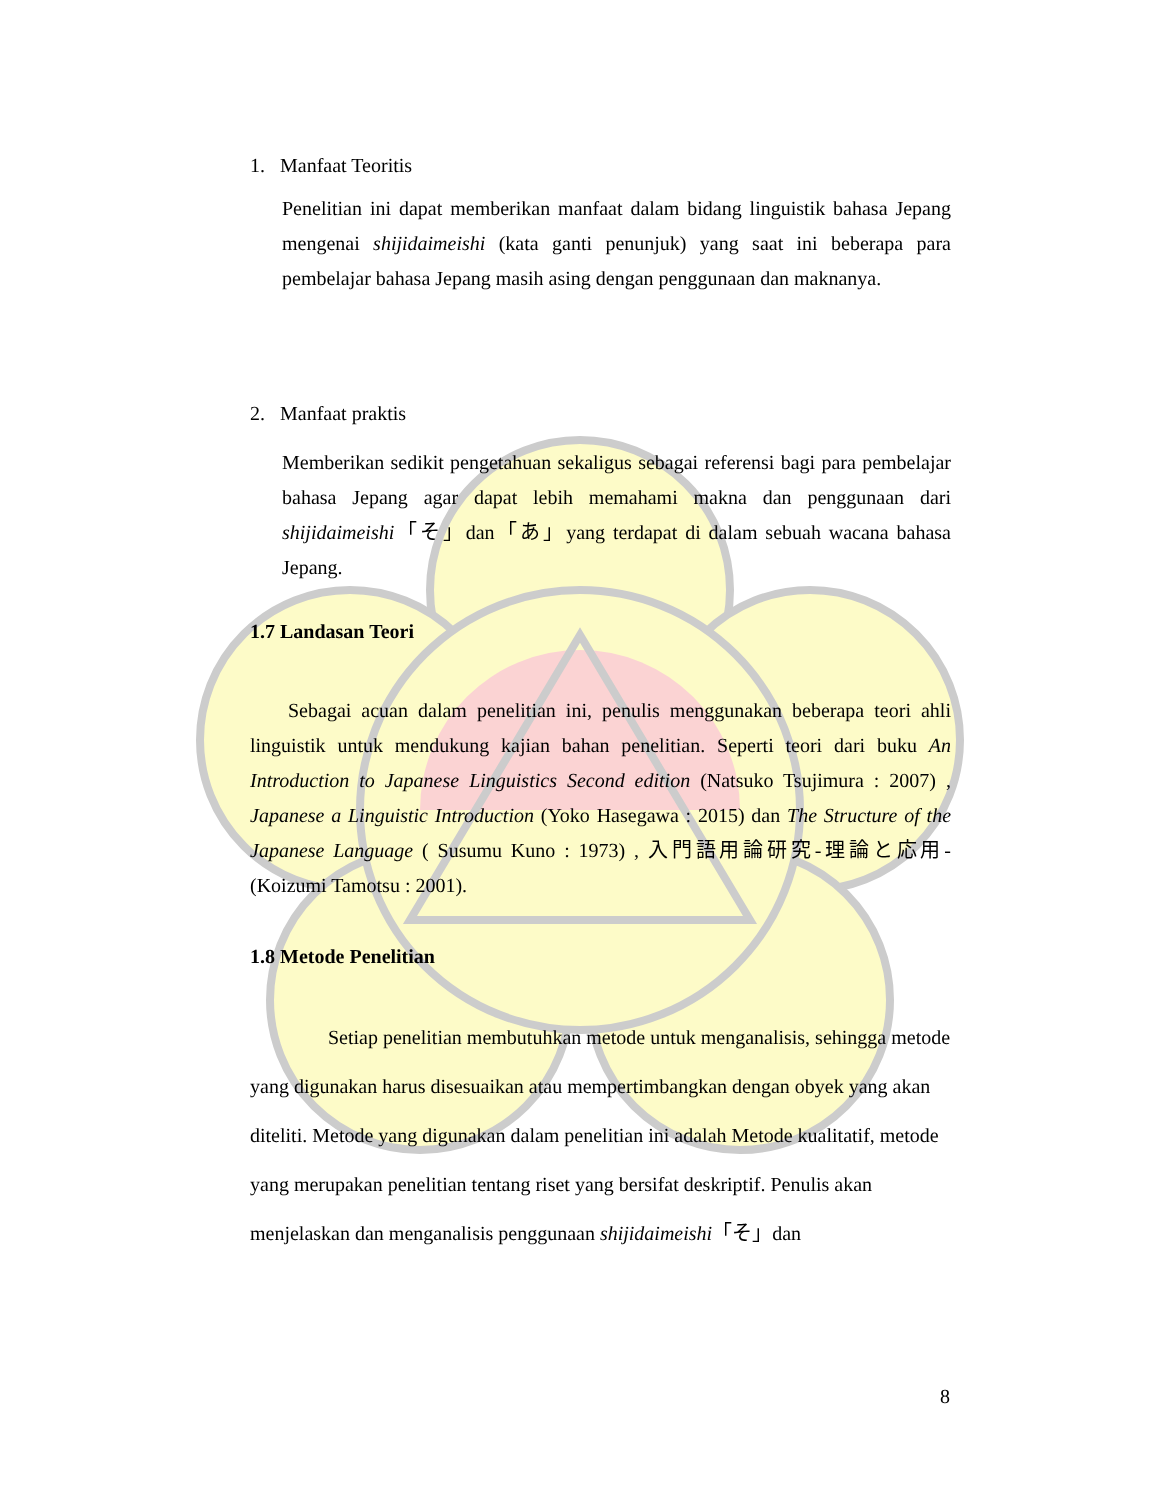1. Manfaat Teoritis
Penelitian ini dapat memberikan manfaat dalam bidang linguistik bahasa Jepang mengenai shijidaimeishi (kata ganti penunjuk) yang saat ini beberapa para pembelajar bahasa Jepang masih asing dengan penggunaan dan maknanya.
2. Manfaat praktis
Memberikan sedikit pengetahuan sekaligus sebagai referensi bagi para pembelajar bahasa Jepang agar dapat lebih memahami makna dan penggunaan dari shijidaimeishi「そ」dan「あ」yang terdapat di dalam sebuah wacana bahasa Jepang.
1.7 Landasan Teori
Sebagai acuan dalam penelitian ini, penulis menggunakan beberapa teori ahli linguistik untuk mendukung kajian bahan penelitian. Seperti teori dari buku An Introduction to Japanese Linguistics Second edition (Natsuko Tsujimura : 2007) , Japanese a Linguistic Introduction (Yoko Hasegawa : 2015) dan The Structure of the Japanese Language ( Susumu Kuno : 1973) , 入門語用論研究-理論と応用- (Koizumi Tamotsu : 2001).
1.8 Metode Penelitian
Setiap penelitian membutuhkan metode untuk menganalisis, sehingga metode yang digunakan harus disesuaikan atau mempertimbangkan dengan obyek yang akan diteliti. Metode yang digunakan dalam penelitian ini adalah Metode kualitatif, metode yang merupakan penelitian tentang riset yang bersifat deskriptif. Penulis akan menjelaskan dan menganalisis penggunaan shijidaimeishi「そ」dan
8